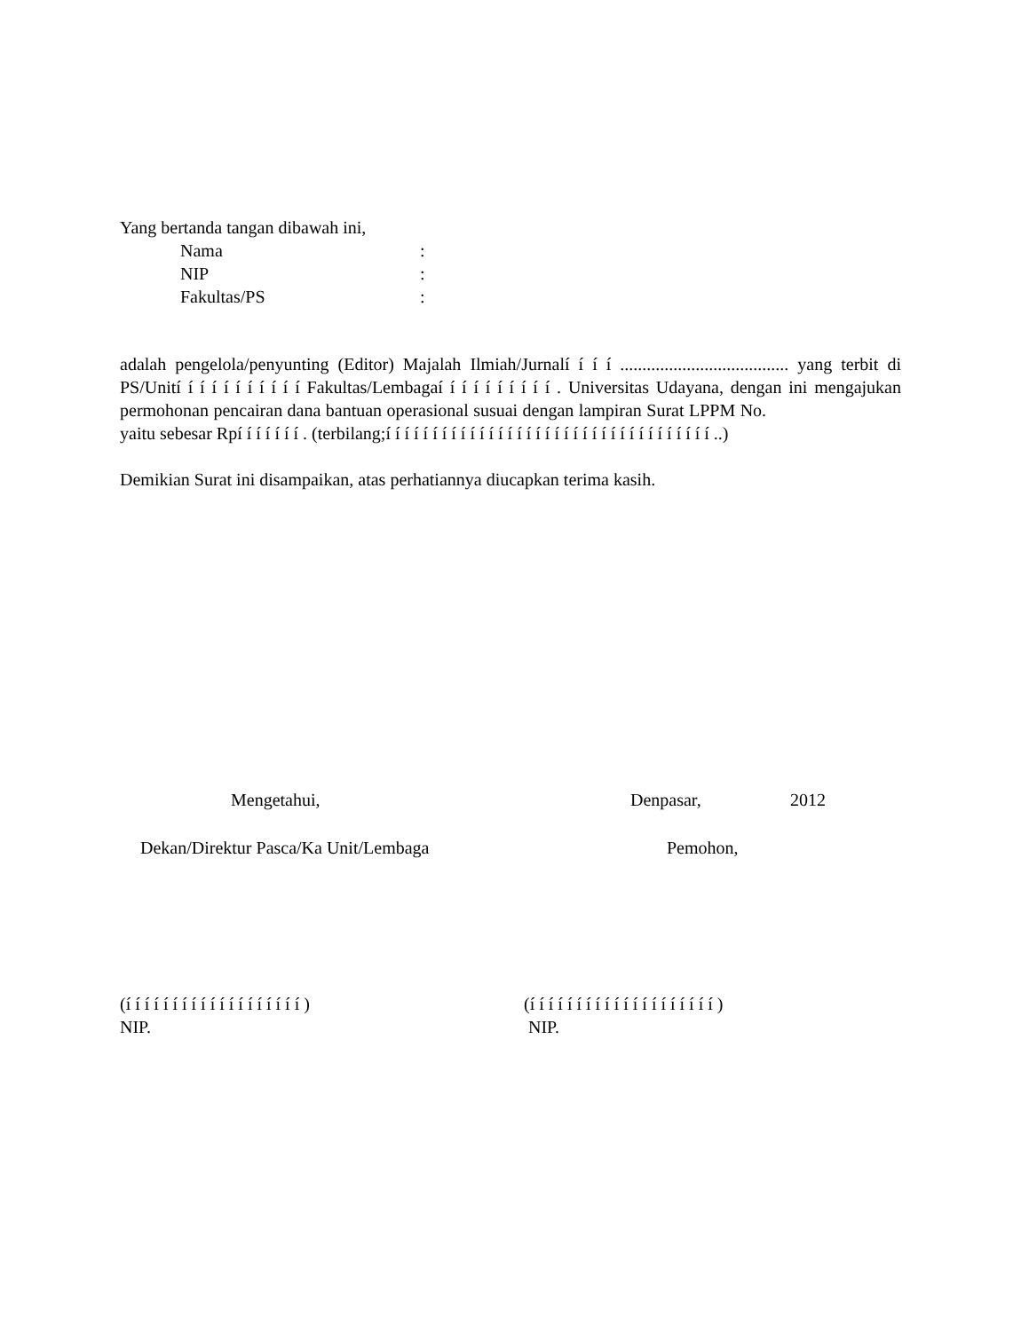Yang bertanda tangan dibawah ini,
Nama: NIP: Fakultas/PS:
adalah pengelola/penyunting (Editor) Majalah Ilmiah/Jurnalí í í í ...................................... yang terbit di PS/Unití í í í í í í í í í í Fakultas/Lembagaí í í í í í í í í í . Universitas Udayana, dengan ini mengajukan permohonan pencairan dana bantuan operasional susuai dengan lampiran Surat LPPM No. yaitu sebesar Rpí í í í í í í . (terbilang;í í í í í í í í í í í í í í í í í í í í í í í í í í í í í í í í í í í ..)
Demikian Surat ini disampaikan, atas perhatiannya diucapkan terima kasih.
Mengetahui, Denpasar, 2012
Dekan/Direktur Pasca/Ka Unit/Lembaga Pemohon,
(í í í í í í í í í í í í í í í í í í í ) (í í í í í í í í í í í í í í í í í í í í )
NIP. NIP.